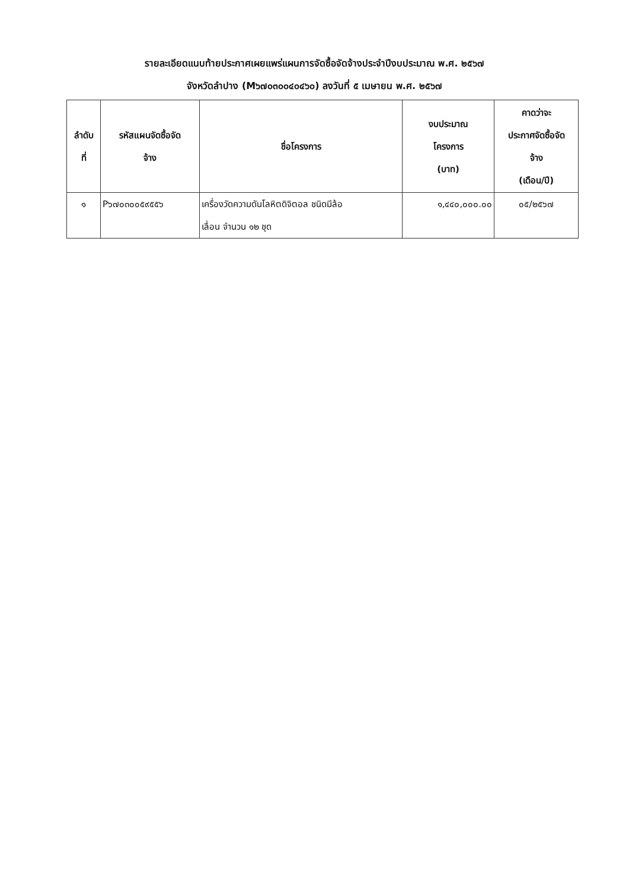รายละเอียดแนบท้ายประกาศเผยแพร่แผนการจัดซื้อจัดจ้างประจำปีงบประมาณ พ.ศ. ๒๕๖๗
จังหวัดลำปาง (M๖๗๐๓๐๐๔๐๔๖๐) ลงวันที่ ๕ เมษายน พ.ศ. ๒๕๖๗
| ลำดับ ที่ | รหัสแผนจัดซื้อจัด จ้าง | ชื่อโครงการ | งบประมาณ โครงการ (บาท) | คาดว่าจะ ประกาศจัดซื้อจัด จ้าง (เดือน/ปี) |
| --- | --- | --- | --- | --- |
| ๑ | P๖๗๐๓๐๐๕๙๕๕๖ | เครื่องวัดความดันโลหิตดิจิตอล ชนิดมีล้อ เลื่อน จำนวน ๑๒ ชุด | ๑,๔๔๐,๐๐๐.๐๐ | ๐๕/๒๕๖๗ |